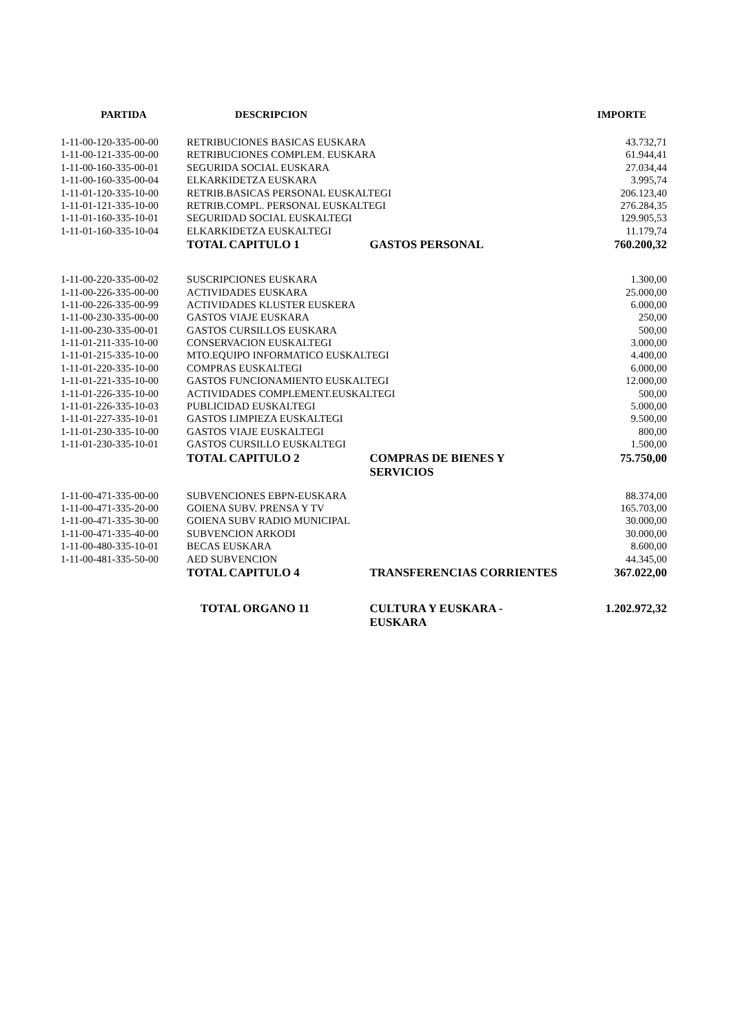| PARTIDA | DESCRIPCION | | IMPORTE |
| --- | --- | --- | --- |
| 1-11-00-120-335-00-00 | RETRIBUCIONES BASICAS EUSKARA | | 43.732,71 |
| 1-11-00-121-335-00-00 | RETRIBUCIONES COMPLEM. EUSKARA | | 61.944,41 |
| 1-11-00-160-335-00-01 | SEGURIDA SOCIAL EUSKARA | | 27.034,44 |
| 1-11-00-160-335-00-04 | ELKARKIDETZA EUSKARA | | 3.995,74 |
| 1-11-01-120-335-10-00 | RETRIB.BASICAS PERSONAL EUSKALTEGI | | 206.123,40 |
| 1-11-01-121-335-10-00 | RETRIB.COMPL. PERSONAL EUSKALTEGI | | 276.284,35 |
| 1-11-01-160-335-10-01 | SEGURIDAD SOCIAL EUSKALTEGI | | 129.905,53 |
| 1-11-01-160-335-10-04 | ELKARKIDETZA EUSKALTEGI | | 11.179,74 |
| | TOTAL CAPITULO 1 | GASTOS PERSONAL | 760.200,32 |
| 1-11-00-220-335-00-02 | SUSCRIPCIONES EUSKARA | | 1.300,00 |
| 1-11-00-226-335-00-00 | ACTIVIDADES EUSKARA | | 25.000,00 |
| 1-11-00-226-335-00-99 | ACTIVIDADES KLUSTER EUSKERA | | 6.000,00 |
| 1-11-00-230-335-00-00 | GASTOS VIAJE EUSKARA | | 250,00 |
| 1-11-00-230-335-00-01 | GASTOS CURSILLOS EUSKARA | | 500,00 |
| 1-11-01-211-335-10-00 | CONSERVACION EUSKALTEGI | | 3.000,00 |
| 1-11-01-215-335-10-00 | MTO.EQUIPO INFORMATICO EUSKALTEGI | | 4.400,00 |
| 1-11-01-220-335-10-00 | COMPRAS EUSKALTEGI | | 6.000,00 |
| 1-11-01-221-335-10-00 | GASTOS FUNCIONAMIENTO EUSKALTEGI | | 12.000,00 |
| 1-11-01-226-335-10-00 | ACTIVIDADES COMPLEMENT.EUSKALTEGI | | 500,00 |
| 1-11-01-226-335-10-03 | PUBLICIDAD EUSKALTEGI | | 5.000,00 |
| 1-11-01-227-335-10-01 | GASTOS LIMPIEZA EUSKALTEGI | | 9.500,00 |
| 1-11-01-230-335-10-00 | GASTOS VIAJE EUSKALTEGI | | 800,00 |
| 1-11-01-230-335-10-01 | GASTOS CURSILLO EUSKALTEGI | | 1.500,00 |
| | TOTAL CAPITULO 2 | COMPRAS DE BIENES Y SERVICIOS | 75.750,00 |
| 1-11-00-471-335-00-00 | SUBVENCIONES EBPN-EUSKARA | | 88.374,00 |
| 1-11-00-471-335-20-00 | GOIENA SUBV. PRENSA Y TV | | 165.703,00 |
| 1-11-00-471-335-30-00 | GOIENA SUBV RADIO MUNICIPAL | | 30.000,00 |
| 1-11-00-471-335-40-00 | SUBVENCION ARKODI | | 30.000,00 |
| 1-11-00-480-335-10-01 | BECAS EUSKARA | | 8.600,00 |
| 1-11-00-481-335-50-00 | AED SUBVENCION | | 44.345,00 |
| | TOTAL CAPITULO 4 | TRANSFERENCIAS CORRIENTES | 367.022,00 |
| | TOTAL ORGANO 11 | CULTURA Y EUSKARA - EUSKARA | 1.202.972,32 |